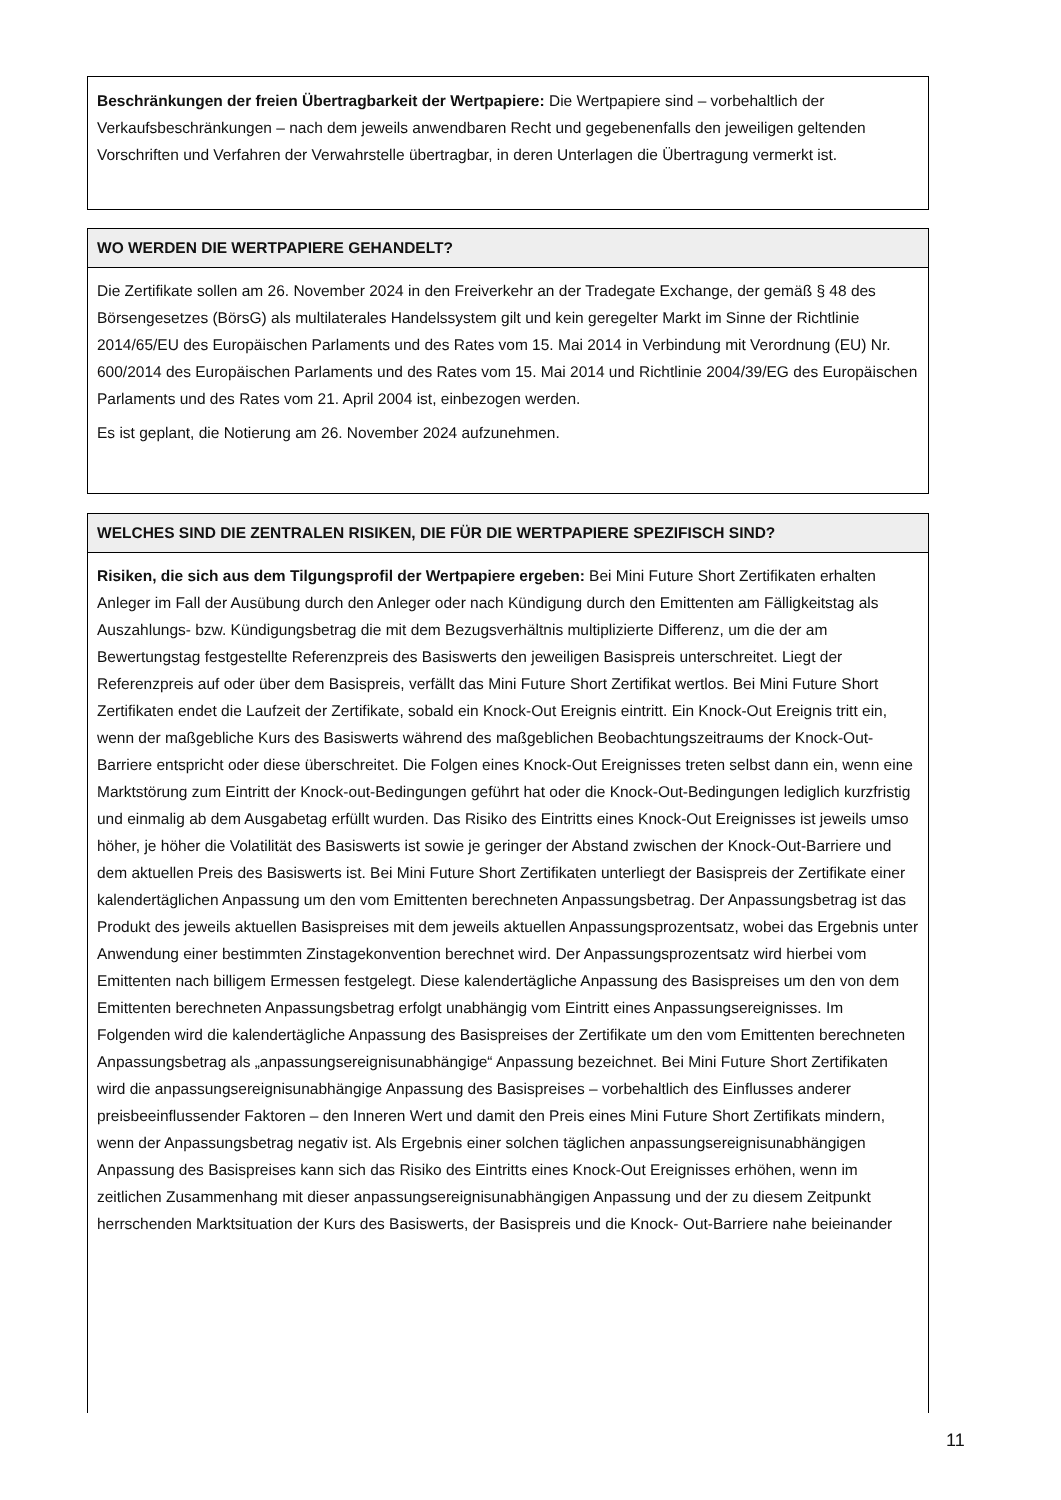Beschränkungen der freien Übertragbarkeit der Wertpapiere: Die Wertpapiere sind – vorbehaltlich der Verkaufsbeschränkungen – nach dem jeweils anwendbaren Recht und gegebenenfalls den jeweiligen geltenden Vorschriften und Verfahren der Verwahrstelle übertragbar, in deren Unterlagen die Übertragung vermerkt ist.
WO WERDEN DIE WERTPAPIERE GEHANDELT?
Die Zertifikate sollen am 26. November 2024 in den Freiverkehr an der Tradegate Exchange, der gemäß § 48 des Börsengesetzes (BörsG) als multilaterales Handelssystem gilt und kein geregelter Markt im Sinne der Richtlinie 2014/65/EU des Europäischen Parlaments und des Rates vom 15. Mai 2014 in Verbindung mit Verordnung (EU) Nr. 600/2014 des Europäischen Parlaments und des Rates vom 15. Mai 2014 und Richtlinie 2004/39/EG des Europäischen Parlaments und des Rates vom 21. April 2004 ist, einbezogen werden.
Es ist geplant, die Notierung am 26. November 2024 aufzunehmen.
WELCHES SIND DIE ZENTRALEN RISIKEN, DIE FÜR DIE WERTPAPIERE SPEZIFISCH SIND?
Risiken, die sich aus dem Tilgungsprofil der Wertpapiere ergeben: Bei Mini Future Short Zertifikaten erhalten Anleger im Fall der Ausübung durch den Anleger oder nach Kündigung durch den Emittenten am Fälligkeitstag als Auszahlungs- bzw. Kündigungsbetrag die mit dem Bezugsverhältnis multiplizierte Differenz, um die der am Bewertungstag festgestellte Referenzpreis des Basiswerts den jeweiligen Basispreis unterschreitet. Liegt der Referenzpreis auf oder über dem Basispreis, verfällt das Mini Future Short Zertifikat wertlos. Bei Mini Future Short Zertifikaten endet die Laufzeit der Zertifikate, sobald ein Knock-Out Ereignis eintritt. Ein Knock-Out Ereignis tritt ein, wenn der maßgebliche Kurs des Basiswerts während des maßgeblichen Beobachtungszeitraums der Knock-Out-Barriere entspricht oder diese überschreitet. Die Folgen eines Knock-Out Ereignisses treten selbst dann ein, wenn eine Marktstörung zum Eintritt der Knock-out-Bedingungen geführt hat oder die Knock-Out-Bedingungen lediglich kurzfristig und einmalig ab dem Ausgabetag erfüllt wurden. Das Risiko des Eintritts eines Knock-Out Ereignisses ist jeweils umso höher, je höher die Volatilität des Basiswerts ist sowie je geringer der Abstand zwischen der Knock-Out-Barriere und dem aktuellen Preis des Basiswerts ist. Bei Mini Future Short Zertifikaten unterliegt der Basispreis der Zertifikate einer kalendertäglichen Anpassung um den vom Emittenten berechneten Anpassungsbetrag. Der Anpassungsbetrag ist das Produkt des jeweils aktuellen Basispreises mit dem jeweils aktuellen Anpassungsprozentsatz, wobei das Ergebnis unter Anwendung einer bestimmten Zinstagekonvention berechnet wird. Der Anpassungsprozentsatz wird hierbei vom Emittenten nach billigem Ermessen festgelegt. Diese kalendertägliche Anpassung des Basispreises um den von dem Emittenten berechneten Anpassungsbetrag erfolgt unabhängig vom Eintritt eines Anpassungsereignisses. Im Folgenden wird die kalendertägliche Anpassung des Basispreises der Zertifikate um den vom Emittenten berechneten Anpassungsbetrag als „anpassungsereignisunabhängige“ Anpassung bezeichnet. Bei Mini Future Short Zertifikaten wird die anpassungsereignisunabhängige Anpassung des Basispreises – vorbehaltlich des Einflusses anderer preisbeeinflussender Faktoren – den Inneren Wert und damit den Preis eines Mini Future Short Zertifikats mindern, wenn der Anpassungsbetrag negativ ist. Als Ergebnis einer solchen täglichen anpassungsereignisunabhängigen Anpassung des Basispreises kann sich das Risiko des Eintritts eines Knock-Out Ereignisses erhöhen, wenn im zeitlichen Zusammenhang mit dieser anpassungsereignisunabhängigen Anpassung und der zu diesem Zeitpunkt herrschenden Marktsituation der Kurs des Basiswerts, der Basispreis und die Knock- Out-Barriere nahe beieinander
11